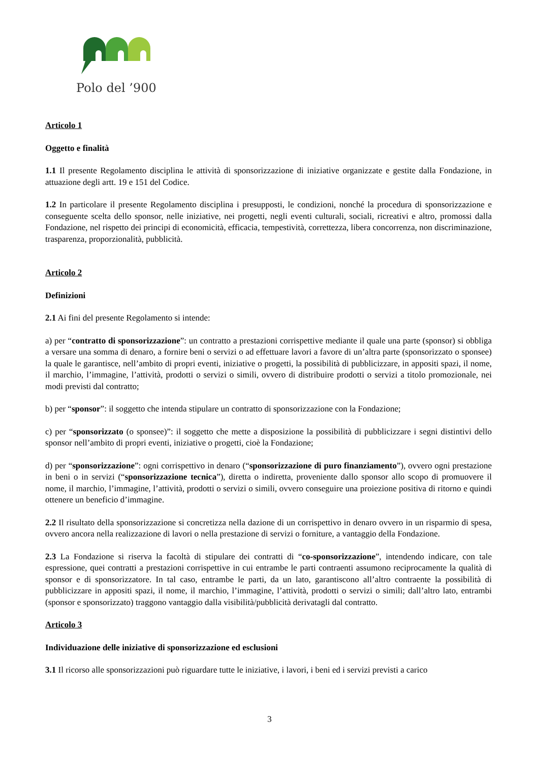Polo del ’900
Articolo 1
Oggetto e finalità
1.1 Il presente Regolamento disciplina le attività di sponsorizzazione di iniziative organizzate e gestite dalla Fondazione, in attuazione degli artt. 19 e 151 del Codice.
1.2 In particolare il presente Regolamento disciplina i presupposti, le condizioni, nonché la procedura di sponsorizzazione e conseguente scelta dello sponsor, nelle iniziative, nei progetti, negli eventi culturali, sociali, ricreativi e altro, promossi dalla Fondazione, nel rispetto dei principi di economicità, efficacia, tempestività, correttezza, libera concorrenza, non discriminazione, trasparenza, proporzionalità, pubblicità.
Articolo 2
Definizioni
2.1 Ai fini del presente Regolamento si intende:
a) per “contratto di sponsorizzazione”: un contratto a prestazioni corrispettive mediante il quale una parte (sponsor) si obbliga a versare una somma di denaro, a fornire beni o servizi o ad effettuare lavori a favore di un’altra parte (sponsorizzato o sponsee) la quale le garantisce, nell’ambito di propri eventi, iniziative o progetti, la possibilità di pubblicizzare, in appositi spazi, il nome, il marchio, l’immagine, l’attività, prodotti o servizi o simili, ovvero di distribuire prodotti o servizi a titolo promozionale, nei modi previsti dal contratto;
b) per “sponsor”: il soggetto che intenda stipulare un contratto di sponsorizzazione con la Fondazione;
c) per “sponsorizzato (o sponsee)”: il soggetto che mette a disposizione la possibilità di pubblicizzare i segni distintivi dello sponsor nell’ambito di propri eventi, iniziative o progetti, cioè la Fondazione;
d) per “sponsorizzazione”: ogni corrispettivo in denaro (“sponsorizzazione di puro finanziamento”), ovvero ogni prestazione in beni o in servizi (“sponsorizzazione tecnica”), diretta o indiretta, proveniente dallo sponsor allo scopo di promuovere il nome, il marchio, l’immagine, l’attività, prodotti o servizi o simili, ovvero conseguire una proiezione positiva di ritorno e quindi ottenere un beneficio d’immagine.
2.2 Il risultato della sponsorizzazione si concretizza nella dazione di un corrispettivo in denaro ovvero in un risparmio di spesa, ovvero ancora nella realizzazione di lavori o nella prestazione di servizi o forniture, a vantaggio della Fondazione.
2.3 La Fondazione si riserva la facoltà di stipulare dei contratti di “co-sponsorizzazione”, intendendo indicare, con tale espressione, quei contratti a prestazioni corrispettive in cui entrambe le parti contraenti assumono reciprocamente la qualità di sponsor e di sponsorizzatore. In tal caso, entrambe le parti, da un lato, garantiscono all’altro contraente la possibilità di pubblicizzare in appositi spazi, il nome, il marchio, l’immagine, l’attività, prodotti o servizi o simili; dall’altro lato, entrambi (sponsor e sponsorizzato) traggono vantaggio dalla visibilità/pubblicità derivatagli dal contratto.
Articolo 3
Individuazione delle iniziative di sponsorizzazione ed esclusioni
3.1 Il ricorso alle sponsorizzazioni può riguardare tutte le iniziative, i lavori, i beni ed i servizi previsti a carico
3